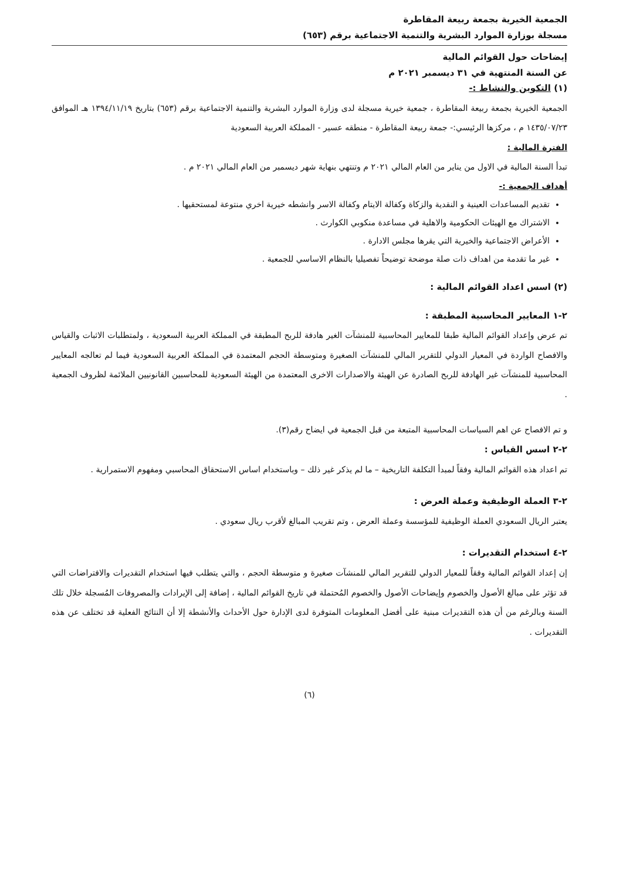الجمعية الخيرية بجمعة ربيعة المقاطرة
مسجلة بوزارة الموارد البشرية والتنمية الاجتماعية برقم (٦٥٣)
إيضاحات حول القوائم المالية
عن السنة المنتهية في ٣١ ديسمبر ٢٠٢١ م
(١) التكوين والنشاط :-
الجمعية الخيرية بجمعة ربيعة المقاطرة ، جمعية خيرية مسجلة لدى وزارة الموارد البشرية والتنمية الاجتماعية برقم (٦٥٣) بتاريخ ١٣٩٤/١١/١٩ هـ الموافق ١٤٣٥/٠٧/٢٣ م ، مركزها الرئيسي:- جمعة ربيعة المقاطرة - منطقه عسير - المملكة العربية السعودية
الفترة المالية :
تبدأ السنة المالية في الاول من يناير من العام المالي ٢٠٢١ م وتنتهي بنهاية شهر ديسمبر من العام المالي ٢٠٢١ م .
أهداف الجمعية :-
تقديم المساعدات العينية و النقدية والزكاة وكفالة الايتام وكفالة الاسر وانشطه خيرية اخري منتوعة لمستحقيها .
الاشتراك مع الهيئات الحكومية والاهلية في مساعدة منكوبي الكوارث .
الأعراض الاجتماعية والخيرية التي يقرها مجلس الادارة .
غير ما تقدمة من اهداف ذات صلة موضحة توضيحاً تفصيليا بالنظام الاساسي للجمعية .
(٢) اسس اعداد القوائم المالية :
٢-١ المعايير المحاسبية المطبقة :
تم عرض وإعداد القوائم المالية طبقا للمعايير المحاسبية للمنشآت الغير هادفة للربح المطبقة في المملكة العربية السعودية ، ولمتطلبات الاثبات والقياس والافصاح الواردة في المعيار الدولي للتقرير المالي للمنشآت الصغيرة ومتوسطة الحجم المعتمدة في المملكة العربية السعودية فيما لم تعالجه المعايير المحاسبية للمنشآت غير الهادفة للربح الصادرة عن الهيئة والاصدارات الاخرى المعتمدة من الهيئة السعودية للمحاسبين القانونيين الملائمة لظروف الجمعية .
و تم الافصاح عن اهم السياسات المحاسبية المتبعة من قبل الجمعية في ايضاح رقم(٣).
٢-٢ اسس القياس :
تم اعداد هذه القوائم المالية وفقاً لمبدأ التكلفة التاريخية – ما لم يذكر غير ذلك – وباستخدام اساس الاستحقاق المحاسبي ومفهوم الاستمرارية .
٢-٣ العملة الوظيفية وعملة العرض :
يعتبر الريال السعودي العملة الوظيفية للمؤسسة وعملة العرض ، وتم تقريب المبالغ لأقرب ريال سعودي .
٢-٤ استخدام التقديرات :
إن إعداد القوائم المالية وفقاً للمعيار الدولي للتقرير المالي للمنشآت صغيرة و متوسطة الحجم ، والتي يتطلب فيها استخدام التقديرات والافتراضات التي قد تؤثر على مبالغ الأصول والخصوم وإيضاحات الأصول والخصوم المُحتملة في تاريخ القوائم المالية ، إضافة إلى الإيرادات والمصروفات المُسجلة خلال تلك السنة وبالرغم من أن هذه التقديرات مبنية على أفضل المعلومات المتوفرة لدى الإدارة حول الأحداث والأنشطة إلا أن النتائج الفعلية قد تختلف عن هذه التقديرات .
(٦)